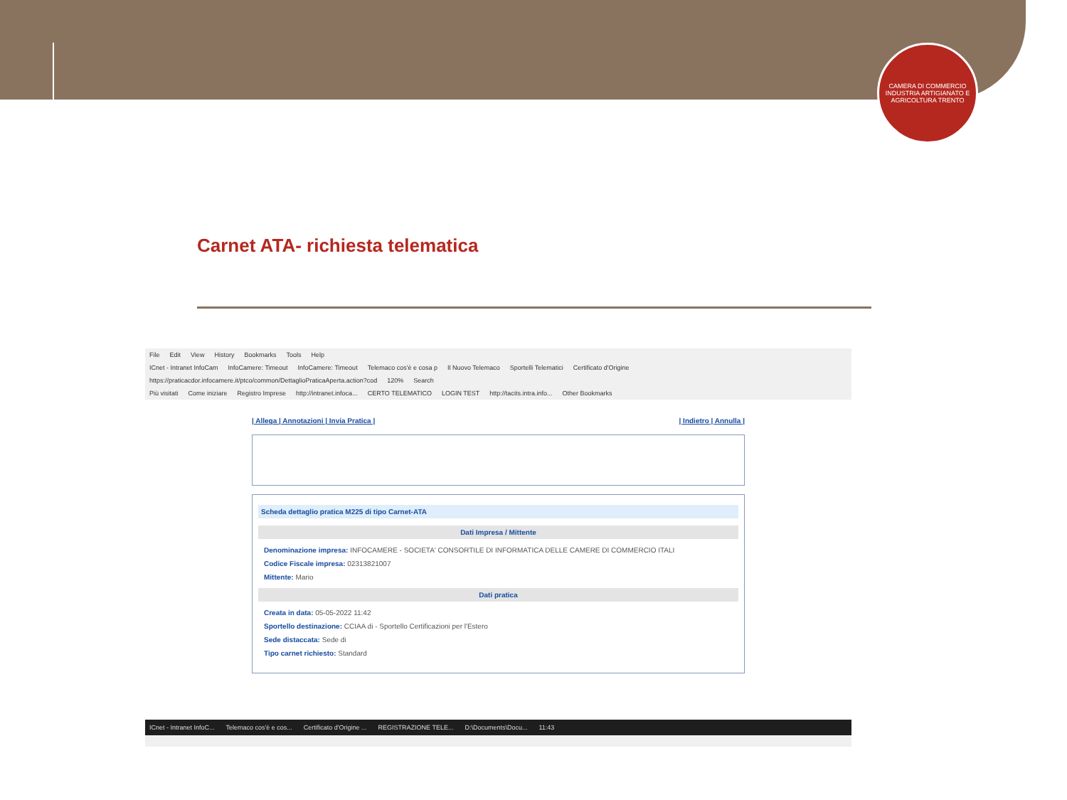CAMERA DI COMMERCIO INDUSTRIA ARTIGIANATO E AGRICOLTURA TRENTO
Carnet ATA- richiesta telematica
File Edit View History Bookmarks Tools Help
ICnet - Intranet InfoCam InfoCamere: Timeout InfoCamere: Timeout Telemaco cos'è e cosa p Il Nuovo Telemaco Sportelli Telematici Certificato d'Origine
https://praticacdor.infocamere.it/ptco/common/DettaglioPraticaAperta.action?cod 120% Search
Più visitati Come iniziare Registro Imprese http://intranet.infoca... CERTO TELEMATICO LOGIN TEST http://tacits.intra.info... Other Bookmarks
| Allega | Annotazioni | Invia Pratica | | Indietro | Annulla |
Scheda dettaglio pratica M225 di tipo Carnet-ATA
Dati Impresa / Mittente
Denominazione impresa: INFOCAMERE - SOCIETA' CONSORTILE DI INFORMATICA DELLE CAMERE DI COMMERCIO ITALI
Codice Fiscale impresa: 02313821007
Mittente: Mario
Dati pratica
Creata in data: 05-05-2022 11:42
Sportello destinazione: CCIAA di - Sportello Certificazioni per l'Estero
Sede distaccata: Sede di
Tipo carnet richiesto: Standard
ICnet - Intranet InfoC... Telemaco cos'è e cos... Certificato d'Origine ... REGISTRAZIONE TELE... D:\Documents\Docu... 11:43